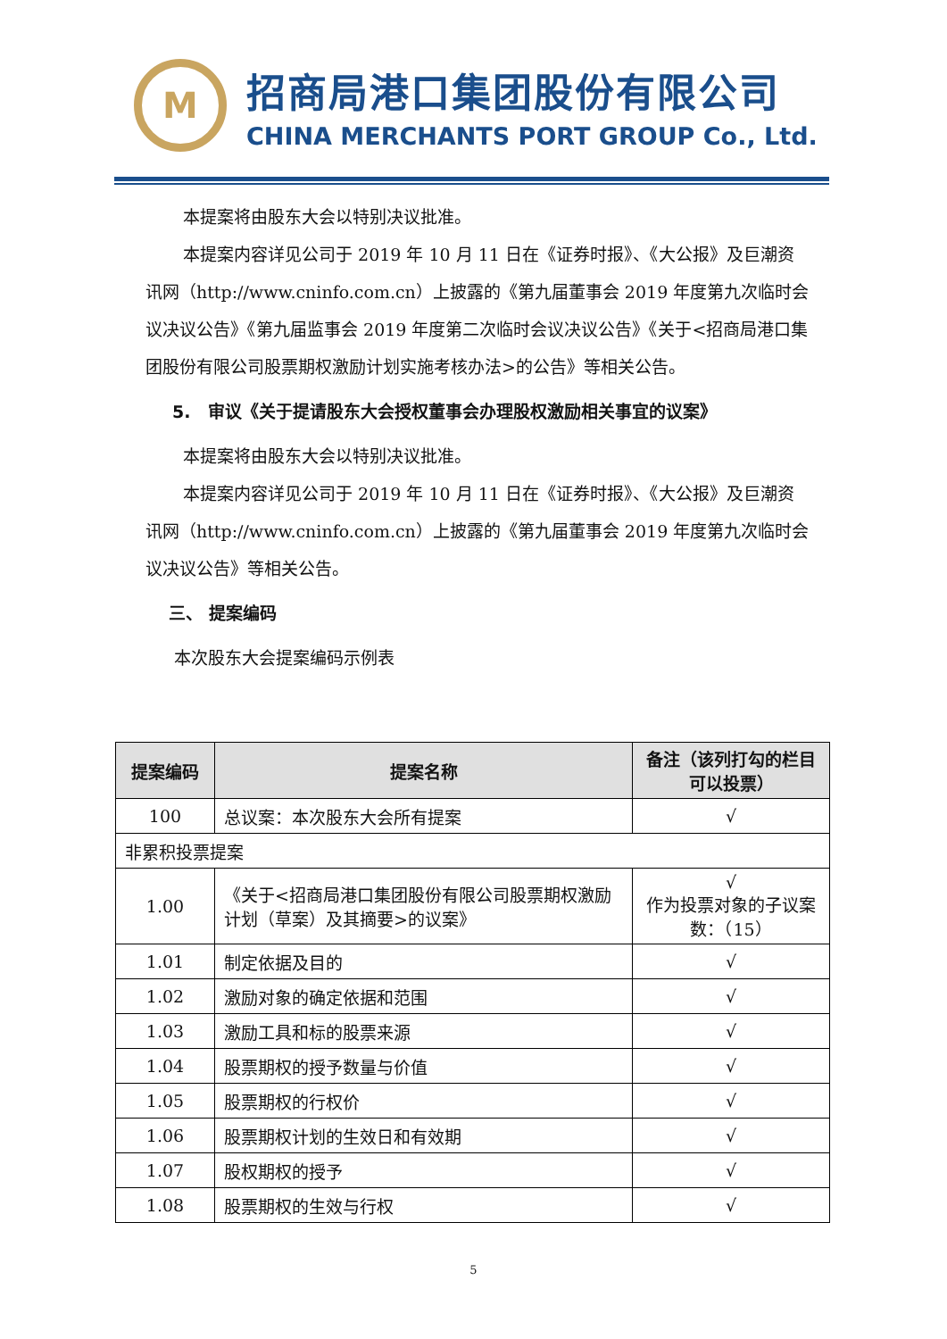M
招商局港口集团股份有限公司
CHINA MERCHANTS PORT GROUP Co., Ltd.
本提案将由股东大会以特别决议批准。
本提案内容详见公司于 2019 年 10 月 11 日在《证券时报》、《大公报》及巨潮资讯网（http://www.cninfo.com.cn）上披露的《第九届董事会 2019 年度第九次临时会议决议公告》《第九届监事会 2019 年度第二次临时会议决议公告》《关于<招商局港口集团股份有限公司股票期权激励计划实施考核办法>的公告》等相关公告。
5. 审议《关于提请股东大会授权董事会办理股权激励相关事宜的议案》
本提案将由股东大会以特别决议批准。
本提案内容详见公司于 2019 年 10 月 11 日在《证券时报》、《大公报》及巨潮资讯网（http://www.cninfo.com.cn）上披露的《第九届董事会 2019 年度第九次临时会议决议公告》等相关公告。
三、 提案编码
本次股东大会提案编码示例表
| 提案编码 | 提案名称 | 备注（该列打勾的栏目可以投票） |
| --- | --- | --- |
| 100 | 总议案：本次股东大会所有提案 | √ |
| 非累积投票提案 | | |
| 1.00 | 《关于<招商局港口集团股份有限公司股票期权激励计划（草案）及其摘要>的议案》 | √ 作为投票对象的子议案数：（15） |
| 1.01 | 制定依据及目的 | √ |
| 1.02 | 激励对象的确定依据和范围 | √ |
| 1.03 | 激励工具和标的股票来源 | √ |
| 1.04 | 股票期权的授予数量与价值 | √ |
| 1.05 | 股票期权的行权价 | √ |
| 1.06 | 股票期权计划的生效日和有效期 | √ |
| 1.07 | 股权期权的授予 | √ |
| 1.08 | 股票期权的生效与行权 | √ |
5